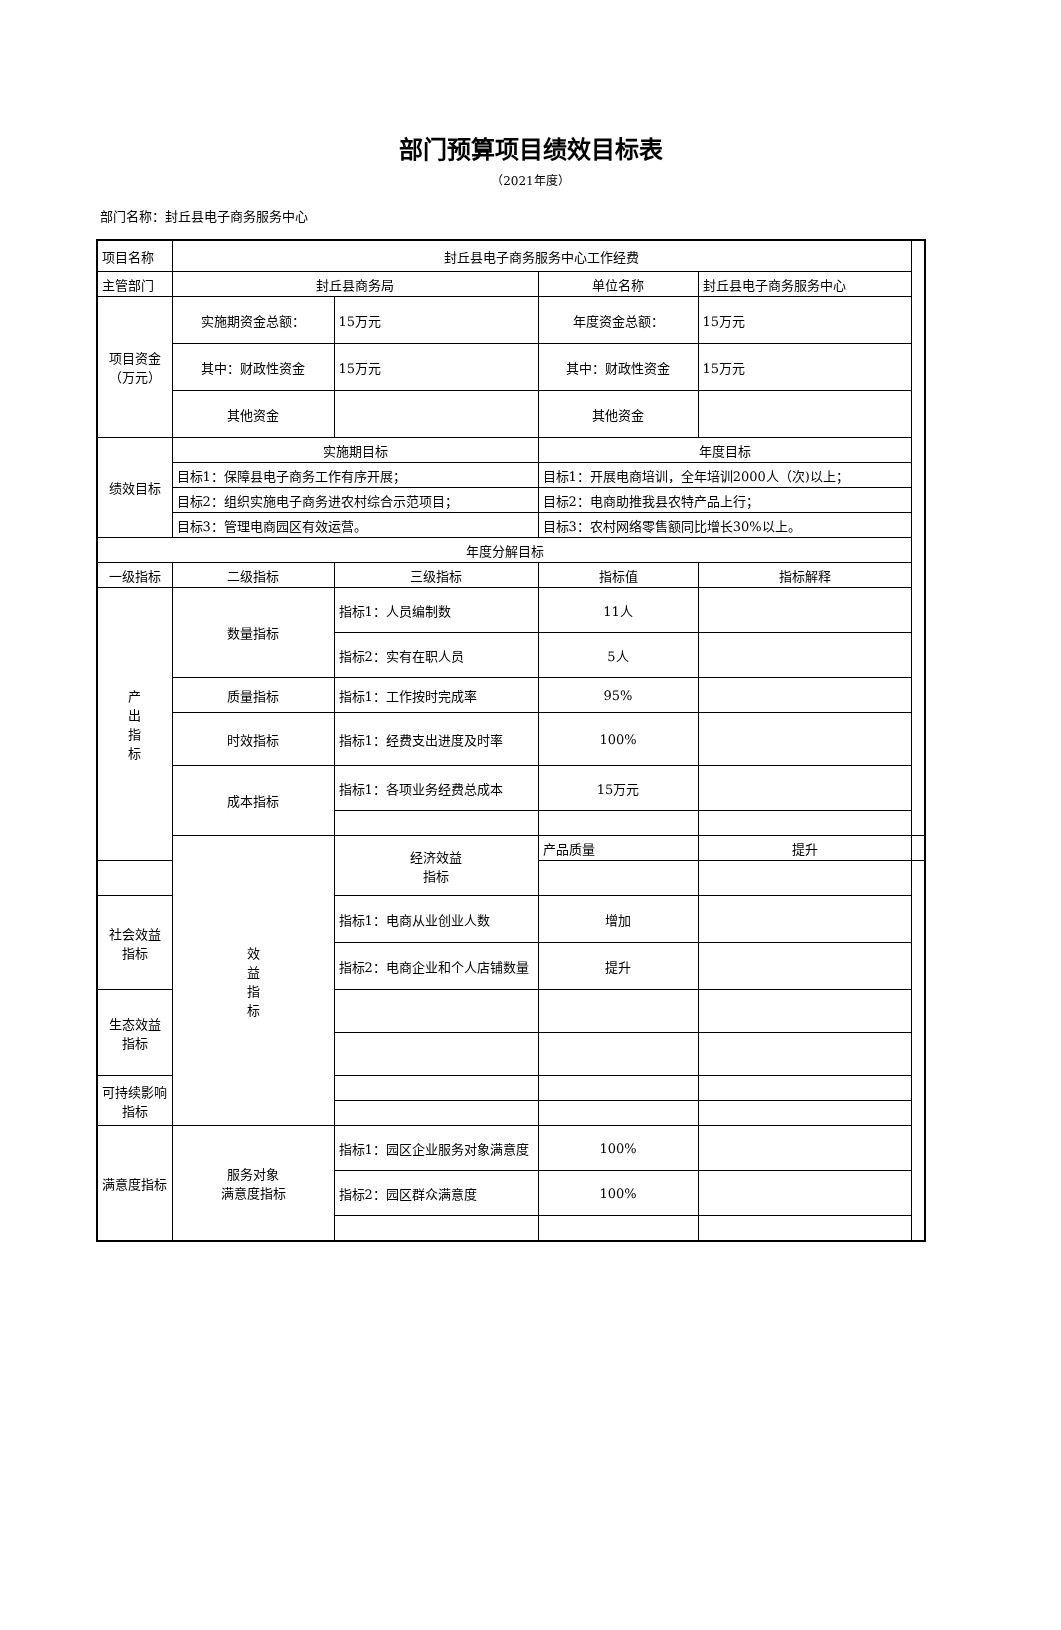部门预算项目绩效目标表
（2021年度）
部门名称：封丘县电子商务服务中心
| 项目名称 | 封丘县电子商务服务中心工作经费 | | | | |
| 主管部门 | 封丘县商务局 | | 单位名称 | 封丘县电子商务服务中心 | |
| 项目资金 （万元） | 实施期资金总额： | 15万元 | 年度资金总额： | 15万元 | |
| | 其中：财政性资金 | 15万元 | 其中：财政性资金 | 15万元 | |
| | 其他资金 | | 其他资金 | | |
| 绩效目标 | 实施期目标 | | 年度目标 | | |
| | 目标1：保障县电子商务工作有序开展； | | 目标1：开展电商培训，全年培训2000人（次)以上； | | |
| | 目标2：组织实施电子商务进农村综合示范项目； | | 目标2：电商助推我县农特产品上行； | | |
| | 目标3：管理电商园区有效运营。 | | 目标3：农村网络零售额同比增长30%以上。 | | |
| 年度分解目标 | | | | | |
| 一级指标 | 二级指标 | 三级指标 | 指标值 | 指标解释 | |
| 产 出 指 标 | 数量指标 | 指标1：人员编制数 | 11人 | | |
| | | 指标2：实有在职人员 | 5人 | | |
| | 质量指标 | 指标1：工作按时完成率 | 95% | | |
| | 时效指标 | 指标1：经费支出进度及时率 | 100% | | |
| | 成本指标 | 指标1：各项业务经费总成本 | 15万元 | | |
| | 效 益 指 标 | 经济效益 指标 | 产品质量 | 提升 | |
| 社会效益 指标 | | 指标1：电商从业创业人数 | 增加 | | |
| | | 指标2：电商企业和个人店铺数量 | 提升 | | |
| 生态效益 指标 | | | | | |
| 可持续影响 指标 | | | | | |
| 满意度指标 | 服务对象 满意度指标 | 指标1：园区企业服务对象满意度 | 100% | | |
| | | 指标2：园区群众满意度 | 100% | | |